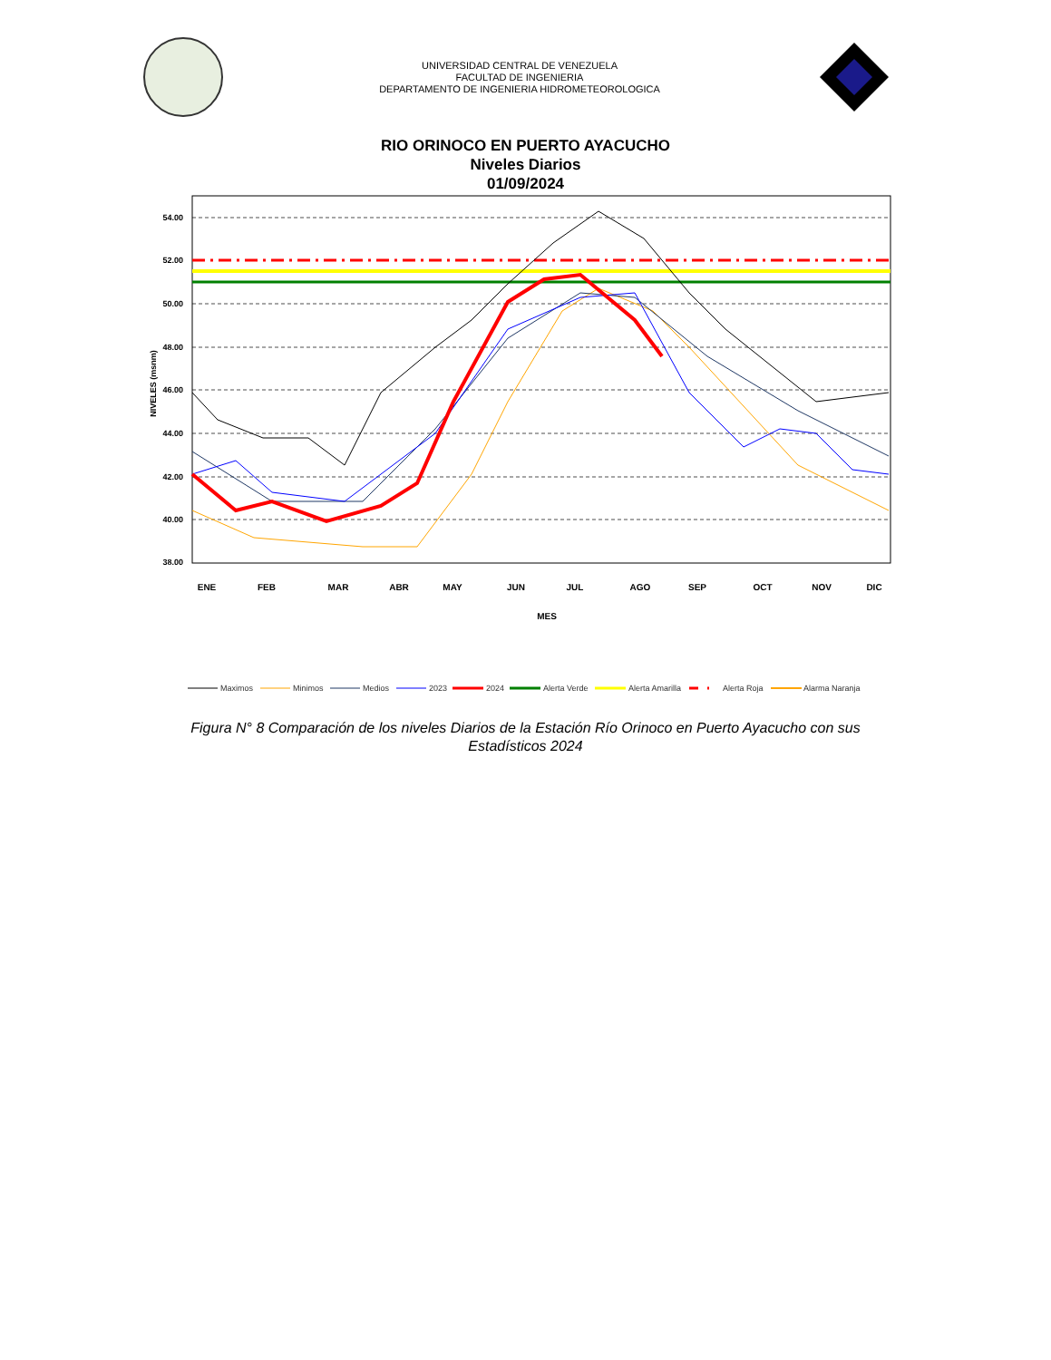UNIVERSIDAD CENTRAL DE VENEZUELA
FACULTAD DE INGENIERIA
DEPARTAMENTO DE INGENIERIA HIDROMETEOROLOGICA
RIO ORINOCO EN PUERTO AYACUCHO
Niveles Diarios
01/09/2024
54.00
52.00
50.00
48.00
46.00
44.00
42.00
40.00
38.00
NIVELES (msnm)
ENE
FEB
MAR
ABR
MAY
JUN
JUL
AGO
SEP
OCT
NOV
DIC
MES
Maximos
Minimos
Medios
2023
2024
Alerta Verde
Alerta Amarilla
Alerta Roja
Alarma Naranja
Figura N° 8 Comparación de los niveles Diarios de la Estación Río Orinoco en Puerto Ayacucho con sus
Estadísticos 2024